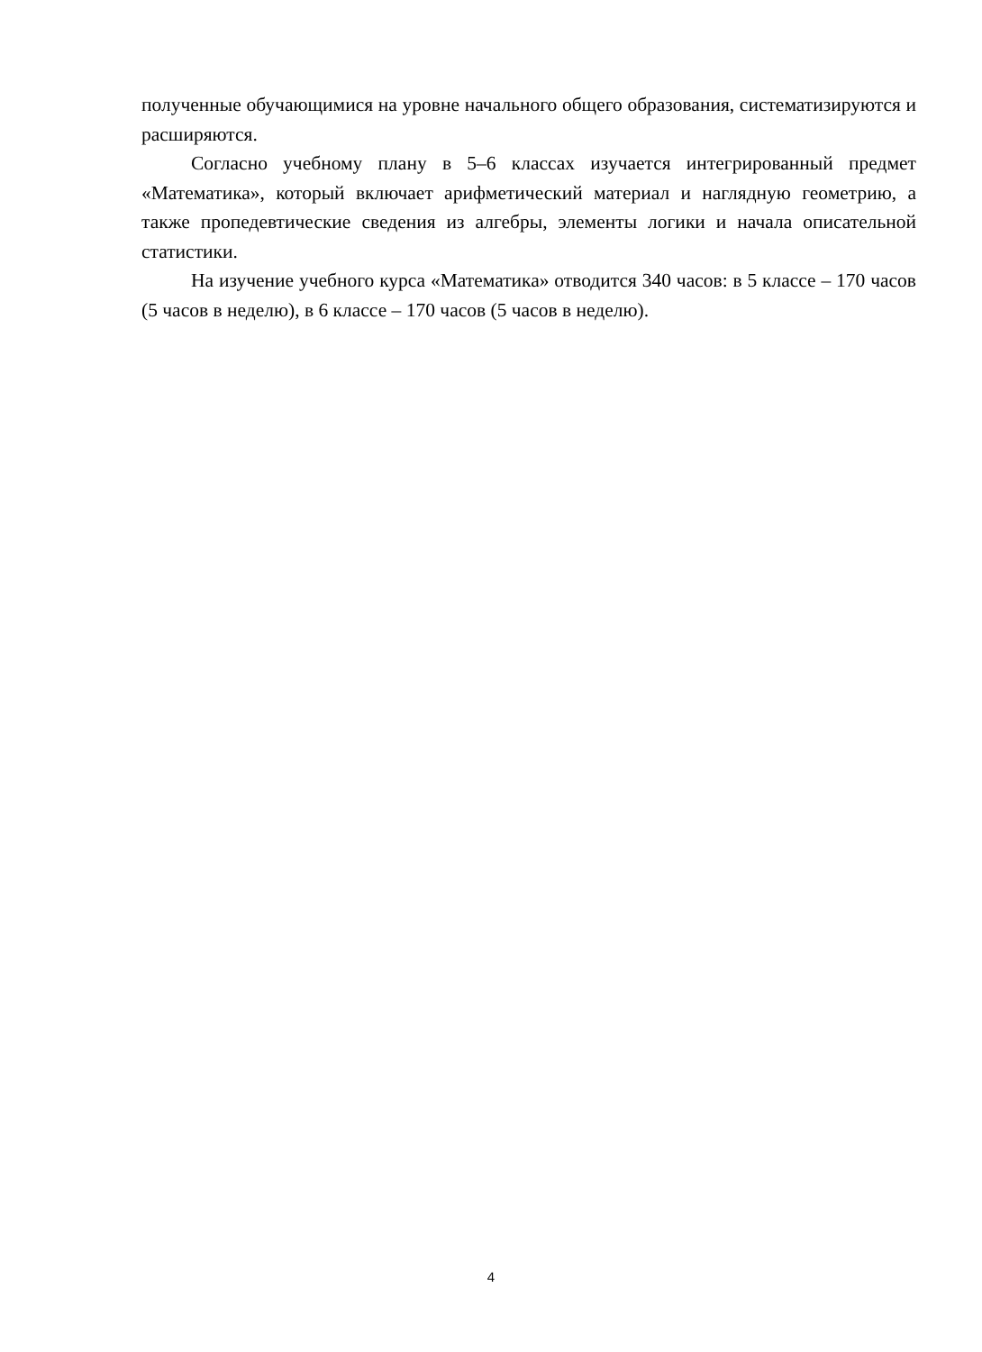полученные обучающимися на уровне начального общего образования, систематизируются и расширяются.
Согласно учебному плану в 5–6 классах изучается интегрированный предмет «Математика», который включает арифметический материал и наглядную геометрию, а также пропедевтические сведения из алгебры, элементы логики и начала описательной статистики.
На изучение учебного курса «Математика» отводится 340 часов: в 5 классе – 170 часов (5 часов в неделю), в 6 классе – 170 часов (5 часов в неделю).
4